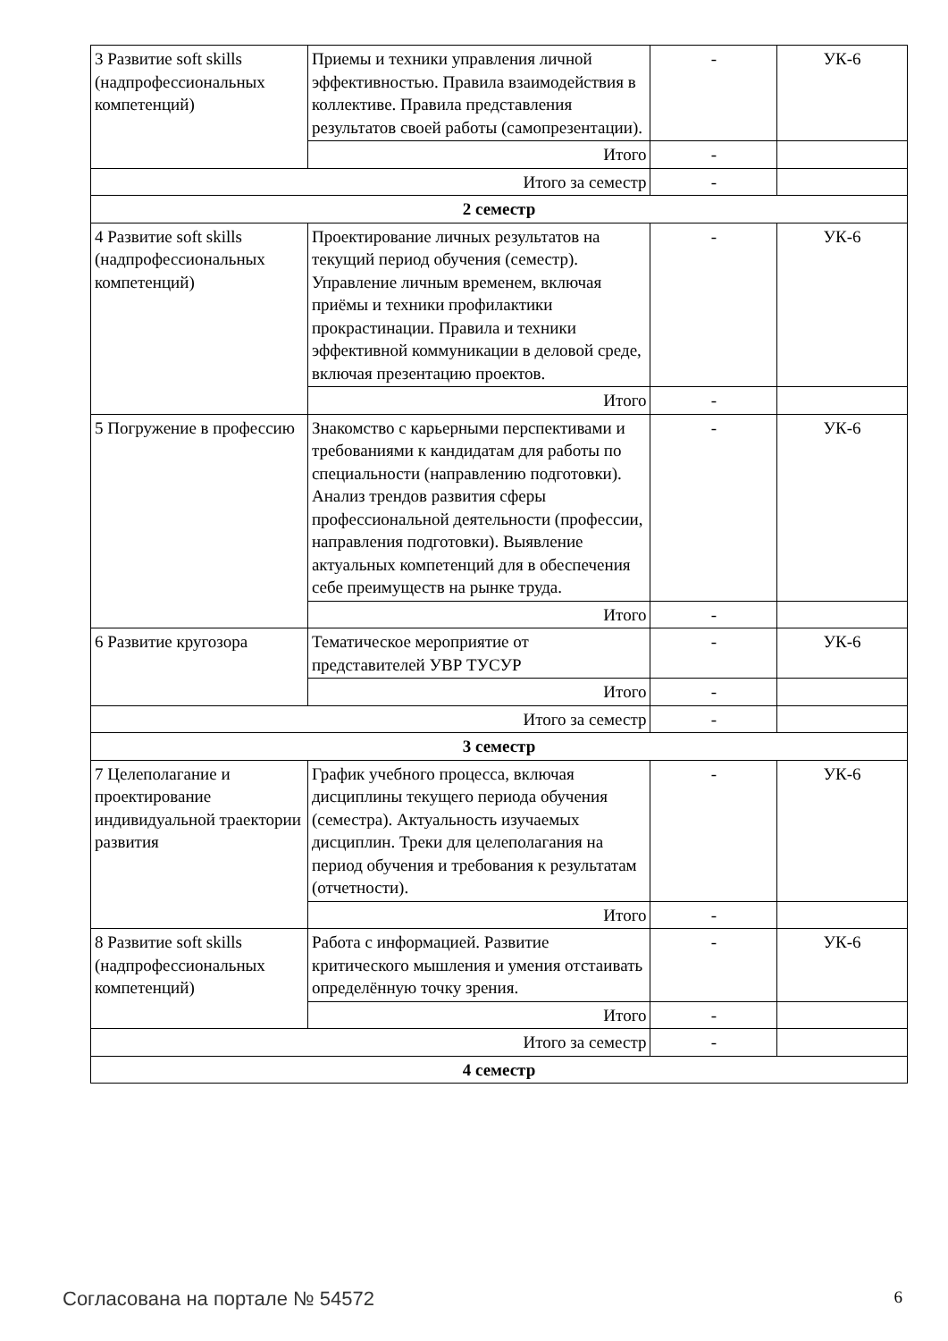| 3 Развитие soft skills (надпрофессиональных компетенций) | Приемы и техники управления личной эффективностью. Правила взаимодействия в коллективе. Правила представления результатов своей работы (самопрезентации). | - | УК-6 |
| | Итого | - | |
| Итого за семестр | | - | |
| 2 семестр | | | |
| 4 Развитие soft skills (надпрофессиональных компетенций) | Проектирование личных результатов на текущий период обучения (семестр). Управление личным временем, включая приёмы и техники профилактики прокрастинации. Правила и техники эффективной коммуникации в деловой среде, включая презентацию проектов. | - | УК-6 |
| | Итого | - | |
| 5 Погружение в профессию | Знакомство с карьерными перспективами и требованиями к кандидатам для работы по специальности (направлению подготовки). Анализ трендов развития сферы профессиональной деятельности (профессии, направления подготовки). Выявление актуальных компетенций для в обеспечения себе преимуществ на рынке труда. | - | УК-6 |
| | Итого | - | |
| 6 Развитие кругозора | Тематическое мероприятие от представителей УВР ТУСУР | - | УК-6 |
| | Итого | - | |
| Итого за семестр | | - | |
| 3 семестр | | | |
| 7 Целеполагание и проектирование индивидуальной траектории развития | График учебного процесса, включая дисциплины текущего периода обучения (семестра). Актуальность изучаемых дисциплин. Треки для целеполагания на период обучения и требования к результатам (отчетности). | - | УК-6 |
| | Итого | - | |
| 8 Развитие soft skills (надпрофессиональных компетенций) | Работа с информацией. Развитие критического мышления и умения отстаивать определённую точку зрения. | - | УК-6 |
| | Итого | - | |
| Итого за семестр | | - | |
| 4 семестр | | | |
Согласована на портале № 54572 6